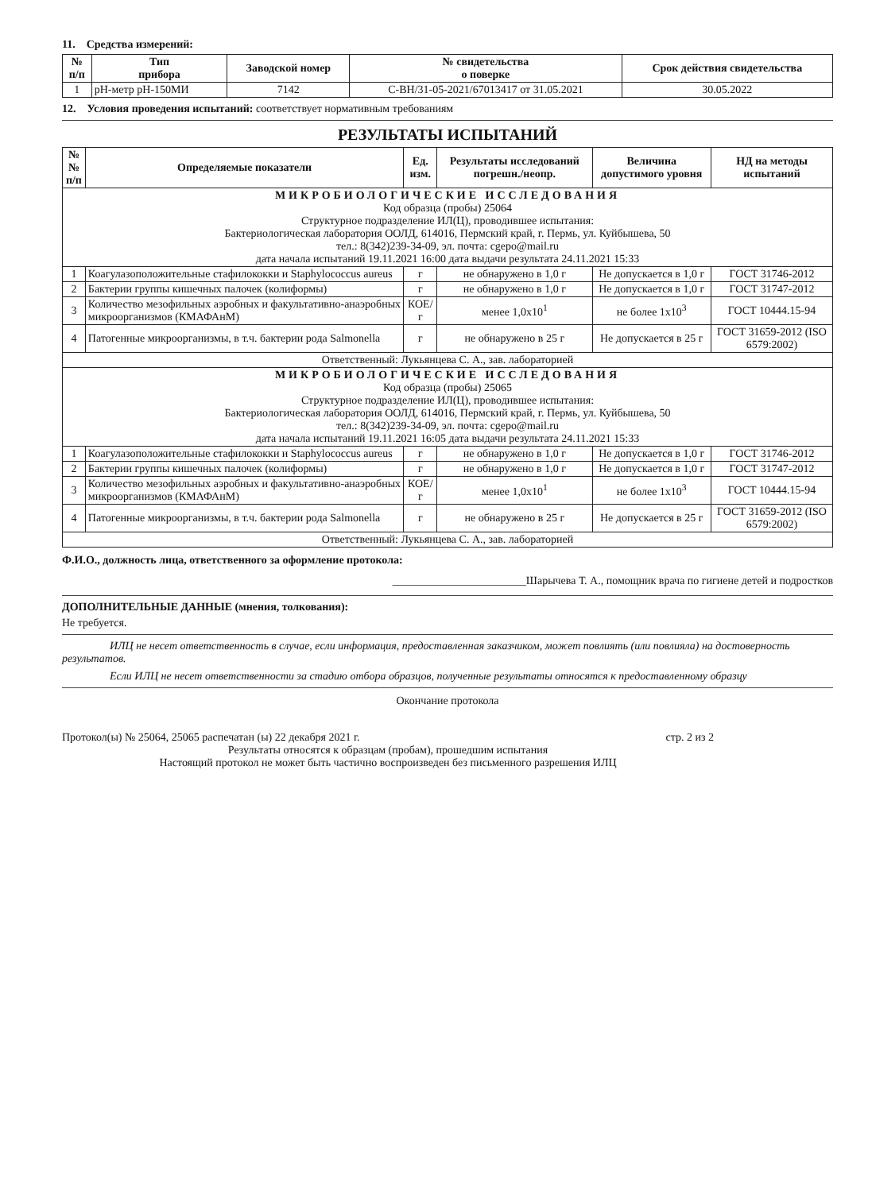11. Средства измерений:
| № п/п | Тип прибора | Заводской номер | № свидетельства о поверке | Срок действия свидетельства |
| --- | --- | --- | --- | --- |
| 1 | pH-метр pH-150МИ | 7142 | С-ВН/31-05-2021/67013417 от 31.05.2021 | 30.05.2022 |
12. Условия проведения испытаний: соответствует нормативным требованиям
РЕЗУЛЬТАТЫ ИСПЫТАНИЙ
| №№ п/п | Определяемые показатели | Ед. изм. | Результаты исследований погрешн./неопр. | Величина допустимого уровня | НД на методы испытаний |
| --- | --- | --- | --- | --- | --- |
| МИКРОБИОЛОГИЧЕСКИЕ ИССЛЕДОВАНИЯ Код образца (пробы) 25064 Структурное подразделение ИЛ(Ц), проводившее испытания: Бактериологическая лаборатория ООЛД, 614016, Пермский край, г. Пермь, ул. Куйбышева, 50 тел.: 8(342)239-34-09, эл. почта: cgepo@mail.ru дата начала испытаний 19.11.2021 16:00 дата выдачи результата 24.11.2021 15:33 | | | | | |
| 1 | Коагулазоположительные стафилококки и Staphylococcus aureus | г | не обнаружено в 1,0 г | Не допускается в 1,0 г | ГОСТ 31746-2012 |
| 2 | Бактерии группы кишечных палочек (колиформы) | г | не обнаружено в 1,0 г | Не допускается в 1,0 г | ГОСТ 31747-2012 |
| 3 | Количество мезофильных аэробных и факультативно-анаэробных микроорганизмов (КМАФАнМ) | КОЕ/г | менее 1,0х10<sup>1</sup> | не более 1х10<sup>3</sup> | ГОСТ 10444.15-94 |
| 4 | Патогенные микроорганизмы, в т.ч. бактерии рода Salmonella | г | не обнаружено в 25 г | Не допускается в 25 г | ГОСТ 31659-2012 (ISO 6579:2002) |
| Ответственный: Лукьянцева С. А., зав. лабораторией | | | | | |
| МИКРОБИОЛОГИЧЕСКИЕ ИССЛЕДОВАНИЯ Код образца (пробы) 25065 Структурное подразделение ИЛ(Ц), проводившее испытания: Бактериологическая лаборатория ООЛД, 614016, Пермский край, г. Пермь, ул. Куйбышева, 50 тел.: 8(342)239-34-09, эл. почта: cgepo@mail.ru дата начала испытаний 19.11.2021 16:05 дата выдачи результата 24.11.2021 15:33 | | | | | |
| 1 | Коагулазоположительные стафилококки и Staphylococcus aureus | г | не обнаружено в 1,0 г | Не допускается в 1,0 г | ГОСТ 31746-2012 |
| 2 | Бактерии группы кишечных палочек (колиформы) | г | не обнаружено в 1,0 г | Не допускается в 1,0 г | ГОСТ 31747-2012 |
| 3 | Количество мезофильных аэробных и факультативно-анаэробных микроорганизмов (КМАФАнМ) | КОЕ/г | менее 1,0х10<sup>1</sup> | не более 1х10<sup>3</sup> | ГОСТ 10444.15-94 |
| 4 | Патогенные микроорганизмы, в т.ч. бактерии рода Salmonella | г | не обнаружено в 25 г | Не допускается в 25 г | ГОСТ 31659-2012 (ISO 6579:2002) |
| Ответственный: Лукьянцева С. А., зав. лабораторией | | | | | |
Ф.И.О., должность лица, ответственного за оформление протокола:
________________________Шарычева Т. А., помощник врача по гигиене детей и подростков
ДОПОЛНИТЕЛЬНЫЕ ДАННЫЕ (мнения, толкования):
Не требуется.
ИЛЦ не несет ответственность в случае, если информация, предоставленная заказчиком, может повлиять (или повлияла) на достоверность результатов.
Если ИЛЦ не несет ответственности за стадию отбора образцов, полученные результаты относятся к предоставленному образцу
Окончание протокола
Протокол(ы) № 25064, 25065 распечатан (ы) 22 декабря 2021 г. стр. 2 из 2
Результаты относятся к образцам (пробам), прошедшим испытания
Настоящий протокол не может быть частично воспроизведен без письменного разрешения ИЛЦ